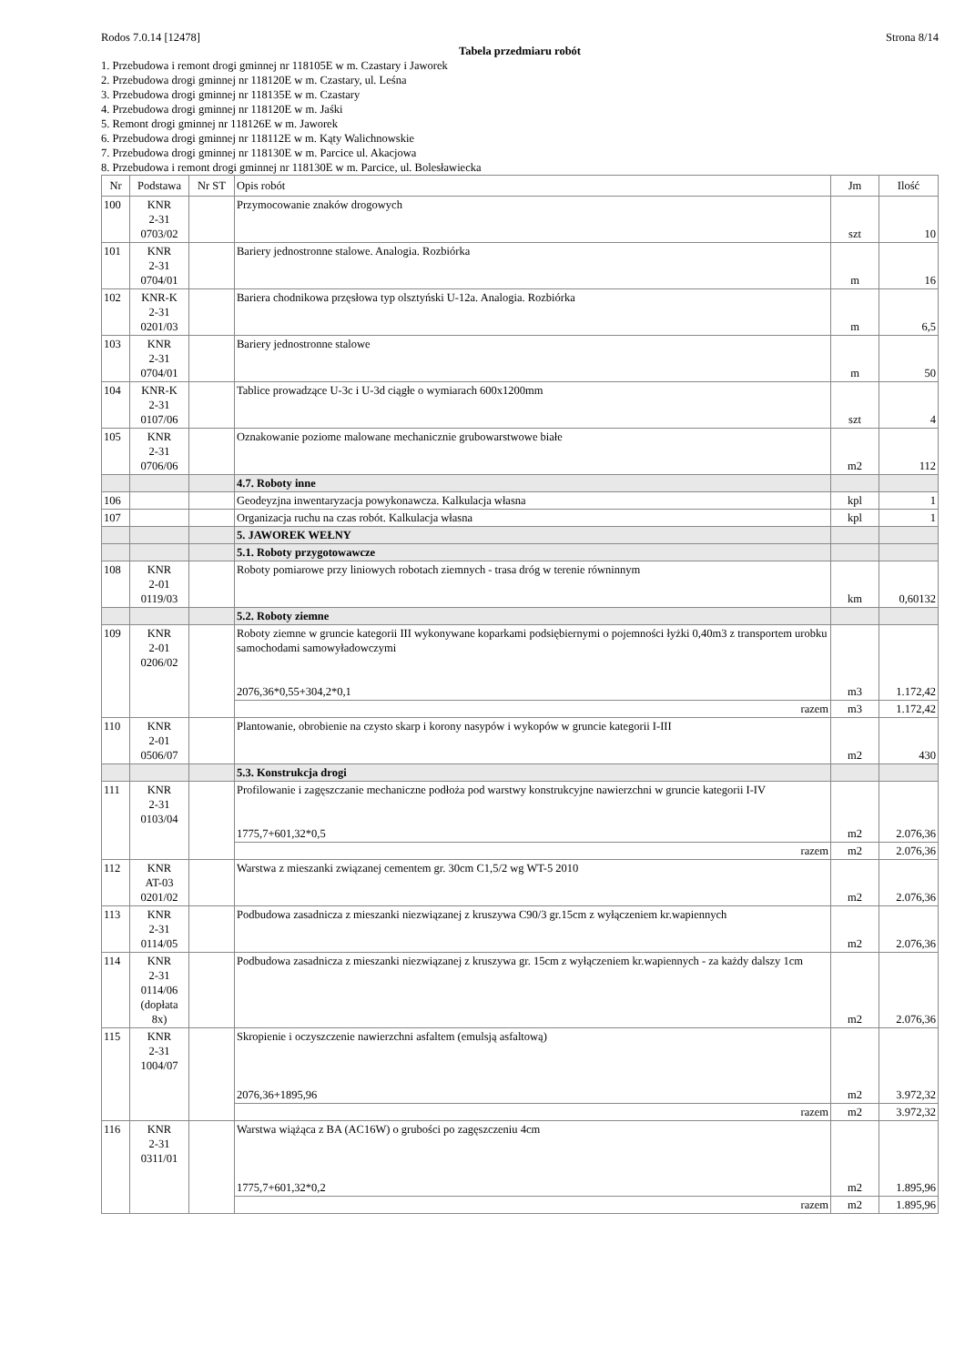Rodos 7.0.14 [12478] Strona 8/14
Tabela przedmiaru robót
1. Przebudowa i remont drogi gminnej nr 118105E w m. Czastary i Jaworek
2. Przebudowa drogi gminnej nr 118120E w m. Czastary, ul. Leśna
3. Przebudowa drogi gminnej nr 118135E w m. Czastary
4. Przebudowa drogi gminnej nr 118120E w m. Jaśki
5. Remont drogi gminnej nr 118126E w m. Jaworek
6. Przebudowa drogi gminnej nr 118112E w m. Kąty Walichnowskie
7. Przebudowa drogi gminnej nr 118130E w m. Parcice ul. Akacjowa
8. Przebudowa i remont drogi gminnej nr 118130E w m. Parcice, ul. Bolesławiecka
| Nr | Podstawa | Nr ST | Opis robót | Jm | Ilość |
| --- | --- | --- | --- | --- | --- |
| 100 | KNR 2-31 0703/02 | | Przymocowanie znaków drogowych | szt | 10 |
| 101 | KNR 2-31 0704/01 | | Bariery jednostronne stalowe. Analogia. Rozbiórka | m | 16 |
| 102 | KNR-K 2-31 0201/03 | | Bariera chodnikowa przęsłowa typ olsztyński U-12a. Analogia. Rozbiórka | m | 6,5 |
| 103 | KNR 2-31 0704/01 | | Bariery jednostronne stalowe | m | 50 |
| 104 | KNR-K 2-31 0107/06 | | Tablice prowadzące U-3c i U-3d ciągłe o wymiarach 600x1200mm | szt | 4 |
| 105 | KNR 2-31 0706/06 | | Oznakowanie poziome malowane mechanicznie grubowarstwowe białe | m2 | 112 |
| | | | 4.7. Roboty inne | | |
| 106 | | | Geodeyzjna inwentaryzacja powykonawcza. Kalkulacja własna | kpl | 1 |
| 107 | | | Organizacja ruchu na czas robót. Kalkulacja własna | kpl | 1 |
| | | | 5. JAWOREK WEŁNY | | |
| | | | 5.1. Roboty przygotowawcze | | |
| 108 | KNR 2-01 0119/03 | | Roboty pomiarowe przy liniowych robotach ziemnych - trasa dróg w terenie równinnym | km | 0,60132 |
| | | | 5.2. Roboty ziemne | | |
| 109 | KNR 2-01 0206/02 | | Roboty ziemne w gruncie kategorii III wykonywane koparkami podsiębiernymi o pojemności łyżki 0,40m3 z transportem urobku samochodami samowyładowczymi 2076,36*0,55+304,2*0,1 | m3 | 1.172,42 |
| | | | razem | m3 | 1.172,42 |
| 110 | KNR 2-01 0506/07 | | Plantowanie, obrobienie na czysto skarp i korony nasypów i wykopów w gruncie kategorii I-III | m2 | 430 |
| | | | 5.3. Konstrukcja drogi | | |
| 111 | KNR 2-31 0103/04 | | Profilowanie i zagęszczanie mechaniczne podłoża pod warstwy konstrukcyjne nawierzchni w gruncie kategorii I-IV 1775,7+601,32*0,5 | m2 | 2.076,36 |
| | | | razem | m2 | 2.076,36 |
| 112 | KNR AT-03 0201/02 | | Warstwa z mieszanki związanej cementem gr. 30cm C1,5/2 wg WT-5 2010 | m2 | 2.076,36 |
| 113 | KNR 2-31 0114/05 | | Podbudowa zasadnicza z mieszanki niezwiązanej z kruszywa C90/3 gr.15cm z wyłączeniem kr.wapiennych | m2 | 2.076,36 |
| 114 | KNR 2-31 0114/06 (dopłata 8x) | | Podbudowa zasadnicza z mieszanki niezwiązanej z kruszywa gr. 15cm z wyłączeniem kr.wapiennych - za każdy dalszy 1cm | m2 | 2.076,36 |
| 115 | KNR 2-31 1004/07 | | Skropienie i oczyszczenie nawierzchni asfaltem (emulsją asfaltową) 2076,36+1895,96 | m2 | 3.972,32 |
| | | | razem | m2 | 3.972,32 |
| 116 | KNR 2-31 0311/01 | | Warstwa wiążąca z BA (AC16W) o grubości po zagęszczeniu 4cm 1775,7+601,32*0,2 | m2 | 1.895,96 |
| | | | razem | m2 | 1.895,96 |